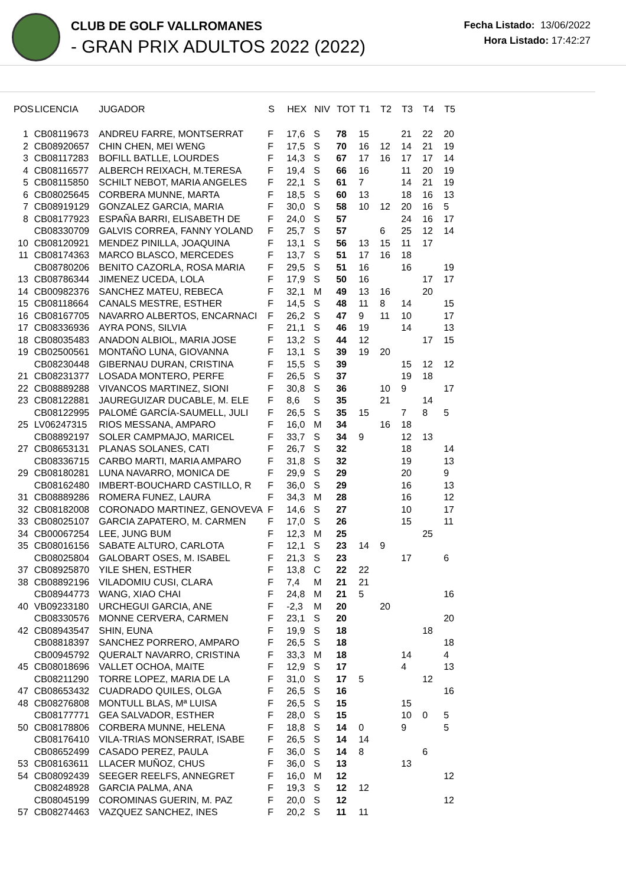CLUB DE GOLF VALLROMANES
- GRAN PRIX ADULTOS 2022 (2022)
Fecha Listado: 13/06/2022
Hora Listado: 17:42:27
| POS | LICENCIA | JUGADOR | S | HEX | NIV | TOT | T1 | T2 | T3 | T4 | T5 |
| --- | --- | --- | --- | --- | --- | --- | --- | --- | --- | --- | --- |
| 1 | CB08119673 | ANDREU FARRE, MONTSERRAT | F | 17,6 | S | 78 | 15 | | 21 | 22 | 20 |
| 2 | CB08920657 | CHIN CHEN, MEI WENG | F | 17,5 | S | 70 | 16 | 12 | 14 | 21 | 19 |
| 3 | CB08117283 | BOFILL BATLLE, LOURDES | F | 14,3 | S | 67 | 17 | 16 | 17 | 17 | 14 |
| 4 | CB08116577 | ALBERCH REIXACH, M.TERESA | F | 19,4 | S | 66 | 16 | | 11 | 20 | 19 |
| 5 | CB08115850 | SCHILT NEBOT, MARIA ANGELES | F | 22,1 | S | 61 | 7 | | 14 | 21 | 19 |
| 6 | CB08025645 | CORBERA MUNNE, MARTA | F | 18,5 | S | 60 | 13 | | 18 | 16 | 13 |
| 7 | CB08919129 | GONZALEZ GARCIA, MARIA | F | 30,0 | S | 58 | 10 | 12 | 20 | 16 | 5 |
| 8 | CB08177923 | ESPAÑA BARRI, ELISABETH DE | F | 24,0 | S | 57 | | | 24 | 16 | 17 |
| | CB08330709 | GALVIS CORREA, FANNY YOLAND | F | 25,7 | S | 57 | | 6 | 25 | 12 | 14 |
| 10 | CB08120921 | MENDEZ PINILLA, JOAQUINA | F | 13,1 | S | 56 | 13 | 15 | 11 | 17 | |
| 11 | CB08174363 | MARCO BLASCO, MERCEDES | F | 13,7 | S | 51 | 17 | 16 | 18 | | |
| | CB08780206 | BENITO CAZORLA, ROSA MARIA | F | 29,5 | S | 51 | 16 | | 16 | | 19 |
| 13 | CB08786344 | JIMENEZ UCEDA, LOLA | F | 17,9 | S | 50 | 16 | | | 17 | 17 |
| 14 | CB00982376 | SANCHEZ MATEU, REBECA | F | 32,1 | M | 49 | 13 | 16 | | 20 | |
| 15 | CB08118664 | CANALS MESTRE, ESTHER | F | 14,5 | S | 48 | 11 | 8 | 14 | | 15 |
| 16 | CB08167705 | NAVARRO ALBERTOS, ENCARNACI | F | 26,2 | S | 47 | 9 | 11 | 10 | | 17 |
| 17 | CB08336936 | AYRA PONS, SILVIA | F | 21,1 | S | 46 | 19 | | 14 | | 13 |
| 18 | CB08035483 | ANADON ALBIOL, MARIA JOSE | F | 13,2 | S | 44 | 12 | | | 17 | 15 |
| 19 | CB02500561 | MONTAÑO LUNA, GIOVANNA | F | 13,1 | S | 39 | 19 | 20 | | | |
| | CB08230448 | GIBERNAU DURAN, CRISTINA | F | 15,5 | S | 39 | | | 15 | 12 | 12 |
| 21 | CB08231377 | LOSADA MONTERO, PERFE | F | 26,5 | S | 37 | | | 19 | 18 | |
| 22 | CB08889288 | VIVANCOS MARTINEZ, SIONI | F | 30,8 | S | 36 | | 10 | 9 | | 17 |
| 23 | CB08122881 | JAUREGUIZAR DUCABLE, M. ELE | F | 8,6 | S | 35 | | 21 | | 14 | |
| | CB08122995 | PALOMÉ GARCÍA-SAUMELL, JULI | F | 26,5 | S | 35 | 15 | | 7 | 8 | 5 |
| 25 | LV06247315 | RIOS MESSANA, AMPARO | F | 16,0 | M | 34 | | 16 | 18 | | |
| | CB08892197 | SOLER CAMPMAJO, MARICEL | F | 33,7 | S | 34 | 9 | | 12 | 13 | |
| 27 | CB08653131 | PLANAS SOLANES, CATI | F | 26,7 | S | 32 | | | 18 | | 14 |
| | CB08336715 | CARBO MARTI, MARIA AMPARO | F | 31,8 | S | 32 | | | 19 | | 13 |
| 29 | CB08180281 | LUNA NAVARRO, MONICA DE | F | 29,9 | S | 29 | | | 20 | | 9 |
| | CB08162480 | IMBERT-BOUCHARD CASTILLO, R | F | 36,0 | S | 29 | | | 16 | | 13 |
| 31 | CB08889286 | ROMERA FUNEZ, LAURA | F | 34,3 | M | 28 | | | 16 | | 12 |
| 32 | CB08182008 | CORONADO MARTINEZ, GENOVEVA | F | 14,6 | S | 27 | | | 10 | | 17 |
| 33 | CB08025107 | GARCIA ZAPATERO, M. CARMEN | F | 17,0 | S | 26 | | | 15 | | 11 |
| 34 | CB00067254 | LEE, JUNG BUM | F | 12,3 | M | 25 | | | | 25 | |
| 35 | CB08016156 | SABATE ALTURO, CARLOTA | F | 12,1 | S | 23 | 14 | 9 | | | |
| | CB08025804 | GALOBART OSES, M. ISABEL | F | 21,3 | S | 23 | | | 17 | | 6 |
| 37 | CB08925870 | YILE SHEN, ESTHER | F | 13,8 | C | 22 | 22 | | | | |
| 38 | CB08892196 | VILADOMIU CUSI, CLARA | F | 7,4 | M | 21 | 21 | | | | |
| | CB08944773 | WANG, XIAO CHAI | F | 24,8 | M | 21 | 5 | | | | 16 |
| 40 | VB09233180 | URCHEGUI GARCIA, ANE | F | -2,3 | M | 20 | | 20 | | | |
| | CB08330576 | MONNE CERVERA, CARMEN | F | 23,1 | S | 20 | | | | | 20 |
| 42 | CB08943547 | SHIN, EUNA | F | 19,9 | S | 18 | | | | 18 | |
| | CB08818397 | SANCHEZ PORRERO, AMPARO | F | 26,5 | S | 18 | | | | | 18 |
| | CB00945792 | QUERALT NAVARRO, CRISTINA | F | 33,3 | M | 18 | | | 14 | | 4 |
| 45 | CB08018696 | VALLET OCHOA, MAITE | F | 12,9 | S | 17 | | | 4 | | 13 |
| | CB08211290 | TORRE LOPEZ, MARIA DE LA | F | 31,0 | S | 17 | 5 | | | 12 | |
| 47 | CB08653432 | CUADRADO QUILES, OLGA | F | 26,5 | S | 16 | | | | | 16 |
| 48 | CB08276808 | MONTULL BLAS, Mª LUISA | F | 26,5 | S | 15 | | | 15 | | |
| | CB08177771 | GEA SALVADOR, ESTHER | F | 28,0 | S | 15 | | | 10 | 0 | 5 |
| 50 | CB08178806 | CORBERA MUNNE, HELENA | F | 18,8 | S | 14 | 0 | | 9 | | 5 |
| | CB08176410 | VILA-TRIAS MONSERRAT, ISABE | F | 26,5 | S | 14 | 14 | | | | |
| | CB08652499 | CASADO PEREZ, PAULA | F | 36,0 | S | 14 | 8 | | | 6 | |
| 53 | CB08163611 | LLACER MUÑOZ, CHUS | F | 36,0 | S | 13 | | | 13 | | |
| 54 | CB08092439 | SEEGER REELFS, ANNEGRET | F | 16,0 | M | 12 | | | | | 12 |
| | CB08248928 | GARCIA PALMA, ANA | F | 19,3 | S | 12 | 12 | | | | |
| | CB08045199 | COROMINAS GUERIN, M. PAZ | F | 20,0 | S | 12 | | | | | 12 |
| 57 | CB08274463 | VAZQUEZ SANCHEZ, INES | F | 20,2 | S | 11 | 11 | | | | |